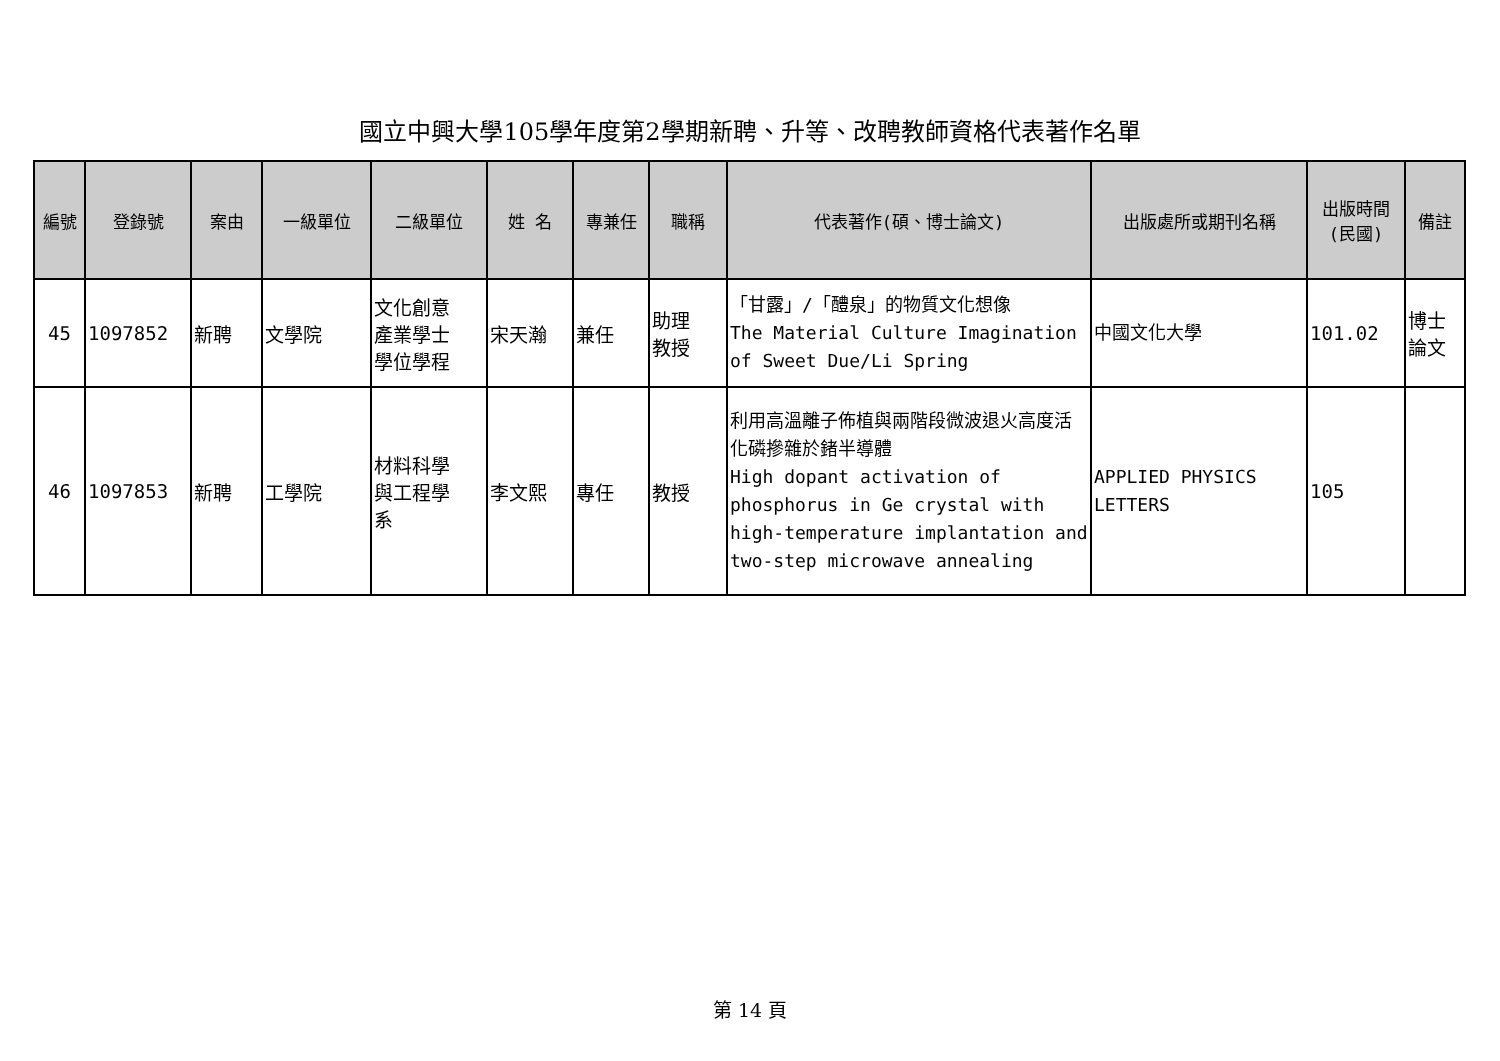國立中興大學105學年度第2學期新聘、升等、改聘教師資格代表著作名單
| 編號 | 登錄號 | 案由 | 一級單位 | 二級單位 | 姓 名 | 專兼任 | 職稱 | 代表著作(碩、博士論文) | 出版處所或期刊名稱 | 出版時間 (民國) | 備註 |
| --- | --- | --- | --- | --- | --- | --- | --- | --- | --- | --- | --- |
| 45 | 1097852 | 新聘 | 文學院 | 文化創意 產業學士 學位學程 | 宋天瀚 | 兼任 | 助理 教授 | 「甘露」/「醴泉」的物質文化想像 The Material Culture Imagination of Sweet Due/Li Spring | 中國文化大學 | 101.02 | 博士 論文 |
| 46 | 1097853 | 新聘 | 工學院 | 材料科學 與工程學 系 | 李文熙 | 專任 | 教授 | 利用高溫離子佈植與兩階段微波退火高度活化磷摻雜於鍺半導體 High dopant activation of phosphorus in Ge crystal with high-temperature implantation and two-step microwave annealing | APPLIED PHYSICS LETTERS | 105 | |
第 14 頁